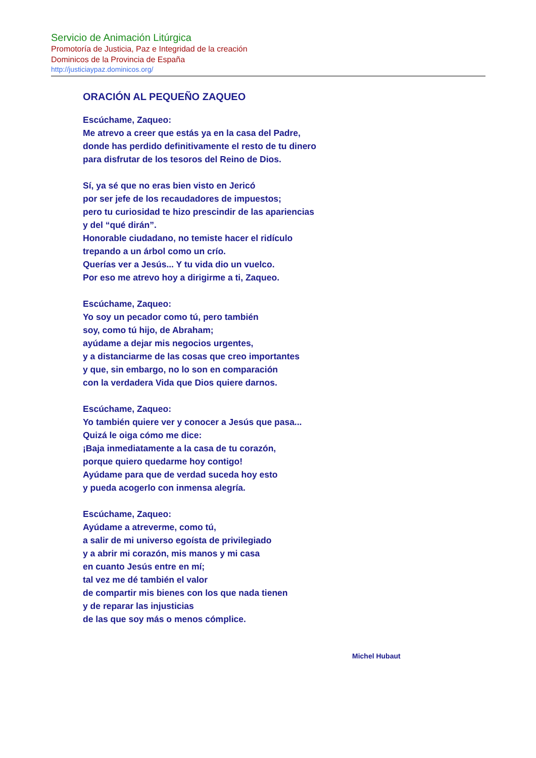Servicio de Animación Litúrgica
Promotoría de Justicia, Paz e Integridad de la creación
Dominicos de la Provincia de España
http://justiciaypaz.dominicos.org/
ORACIÓN AL PEQUEÑO ZAQUEO
Escúchame, Zaqueo:
Me atrevo a creer que estás ya en la casa del Padre,
donde has perdido definitivamente el resto de tu dinero
para disfrutar de los tesoros del Reino de Dios.
Sí, ya sé que no eras bien visto en Jericó
por ser jefe de los recaudadores de impuestos;
pero tu curiosidad te hizo prescindir de las apariencias
y del “qué dirán”.
Honorable ciudadano, no temiste hacer el ridículo
trepando a un árbol como un crío.
Querías ver a Jesús... Y tu vida dio un vuelco.
Por eso me atrevo hoy a dirigirme a ti, Zaqueo.
Escúchame, Zaqueo:
Yo soy un pecador como tú, pero también
soy, como tú hijo, de Abraham;
ayúdame a dejar mis negocios urgentes,
y a distanciarme de las cosas que creo importantes
y que, sin embargo, no lo son en comparación
con la verdadera Vida que Dios quiere darnos.
Escúchame, Zaqueo:
Yo también quiere ver y conocer a Jesús que pasa...
Quizá le oiga cómo me dice:
¡Baja inmediatamente a la casa de tu corazón,
porque quiero quedarme hoy contigo!
Ayúdame para que de verdad suceda hoy esto
y pueda acogerlo con inmensa alegría.
Escúchame, Zaqueo:
Ayúdame a atreverme, como tú,
a salir de mi universo egoísta de privilegiado
y a abrir mi corazón, mis manos y mi casa
en cuanto Jesús entre en mí;
tal vez me dé también el valor
de compartir mis bienes con los que nada tienen
y de reparar las injusticias
de las que soy más o menos cómplice.
Michel Hubaut